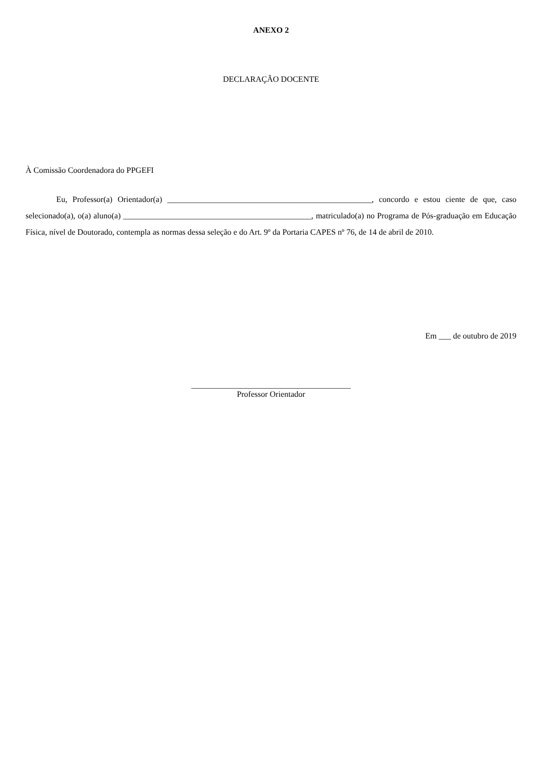ANEXO 2
DECLARAÇÃO DOCENTE
À Comissão Coordenadora do PPGEFI
Eu, Professor(a) Orientador(a) __________________________________________________, concordo e estou ciente de que, caso selecionado(a), o(a) aluno(a) ______________________________________________, matriculado(a) no Programa de Pós-graduação em Educação Física, nível de Doutorado, contempla as normas dessa seleção e do Art. 9º da Portaria CAPES nº 76, de 14 de abril de 2010.
Em ___ de outubro de 2019
_______________________________________
Professor Orientador